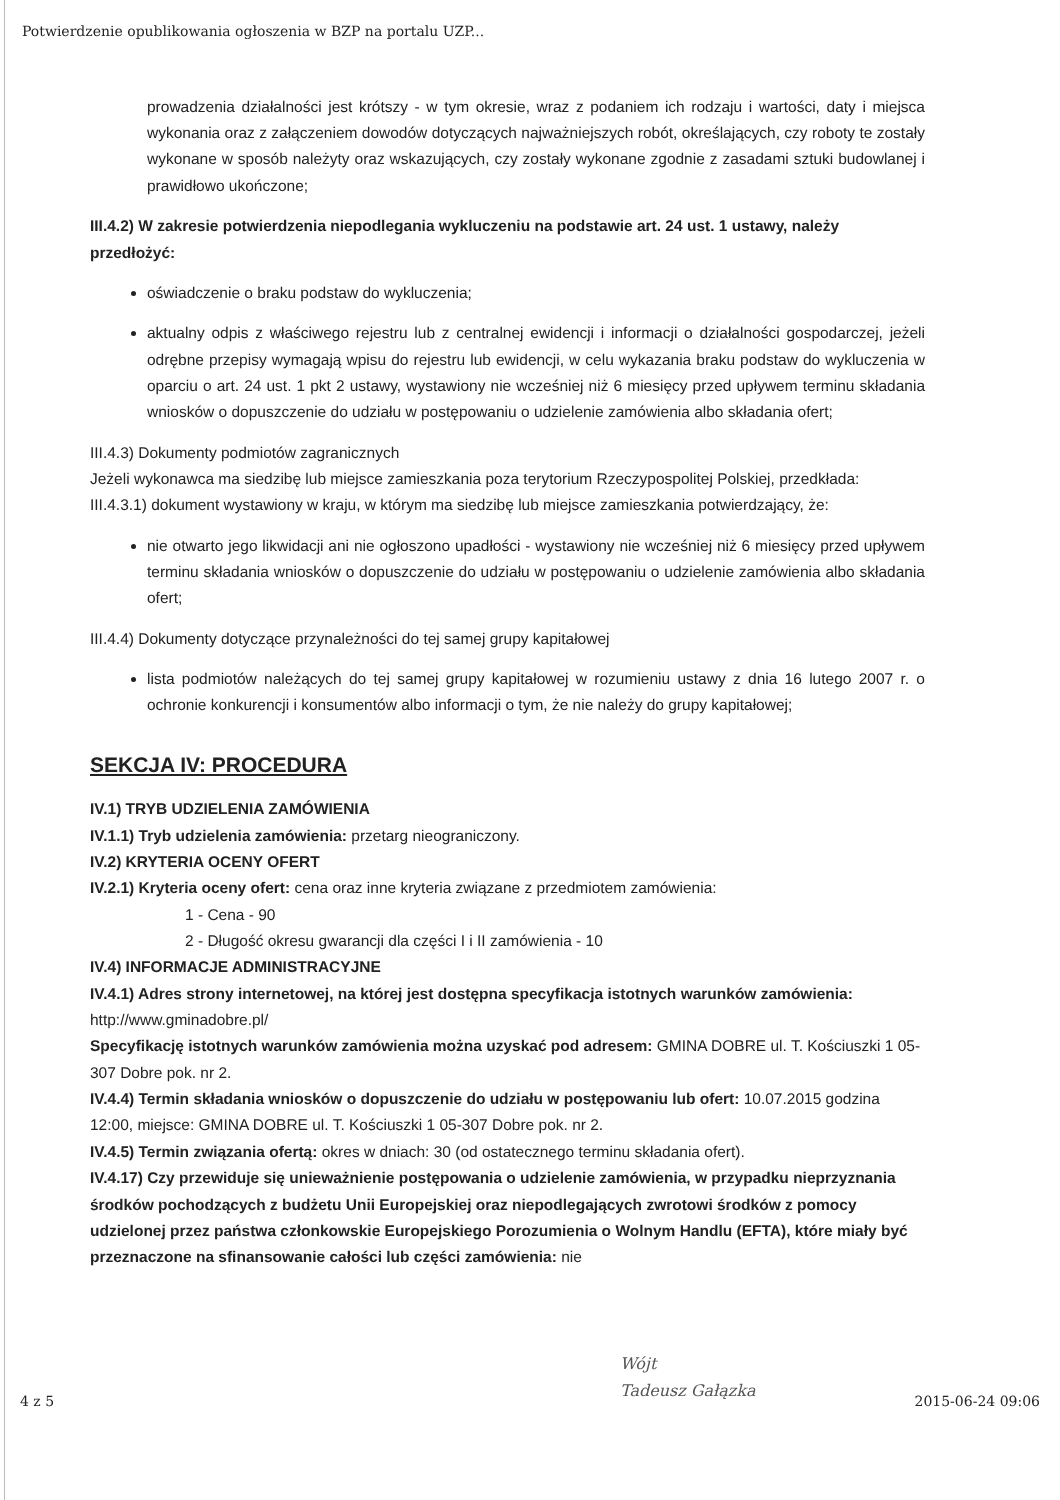Potwierdzenie opublikowania ogłoszenia w BZP na portalu UZP...
prowadzenia działalności jest krótszy - w tym okresie, wraz z podaniem ich rodzaju i wartości, daty i miejsca wykonania oraz z załączeniem dowodów dotyczących najważniejszych robót, określających, czy roboty te zostały wykonane w sposób należyty oraz wskazujących, czy zostały wykonane zgodnie z zasadami sztuki budowlanej i prawidłowo ukończone;
III.4.2) W zakresie potwierdzenia niepodlegania wykluczeniu na podstawie art. 24 ust. 1 ustawy, należy przedłożyć:
oświadczenie o braku podstaw do wykluczenia;
aktualny odpis z właściwego rejestru lub z centralnej ewidencji i informacji o działalności gospodarczej, jeżeli odrębne przepisy wymagają wpisu do rejestru lub ewidencji, w celu wykazania braku podstaw do wykluczenia w oparciu o art. 24 ust. 1 pkt 2 ustawy, wystawiony nie wcześniej niż 6 miesięcy przed upływem terminu składania wniosków o dopuszczenie do udziału w postępowaniu o udzielenie zamówienia albo składania ofert;
III.4.3) Dokumenty podmiotów zagranicznych
Jeżeli wykonawca ma siedzibę lub miejsce zamieszkania poza terytorium Rzeczypospolitej Polskiej, przedkłada:
III.4.3.1) dokument wystawiony w kraju, w którym ma siedzibę lub miejsce zamieszkania potwierdzający, że:
nie otwarto jego likwidacji ani nie ogłoszono upadłości - wystawiony nie wcześniej niż 6 miesięcy przed upływem terminu składania wniosków o dopuszczenie do udziału w postępowaniu o udzielenie zamówienia albo składania ofert;
III.4.4) Dokumenty dotyczące przynależności do tej samej grupy kapitałowej
lista podmiotów należących do tej samej grupy kapitałowej w rozumieniu ustawy z dnia 16 lutego 2007 r. o ochronie konkurencji i konsumentów albo informacji o tym, że nie należy do grupy kapitałowej;
SEKCJA IV: PROCEDURA
IV.1) TRYB UDZIELENIA ZAMÓWIENIA
IV.1.1) Tryb udzielenia zamówienia: przetarg nieograniczony.
IV.2) KRYTERIA OCENY OFERT
IV.2.1) Kryteria oceny ofert: cena oraz inne kryteria związane z przedmiotem zamówienia:
1 - Cena - 90
2 - Długość okresu gwarancji dla części I i II zamówienia - 10
IV.4) INFORMACJE ADMINISTRACYJNE
IV.4.1) Adres strony internetowej, na której jest dostępna specyfikacja istotnych warunków zamówienia: http://www.gminadobre.pl/
Specyfikację istotnych warunków zamówienia można uzyskać pod adresem: GMINA DOBRE ul. T. Kościuszki 1 05-307 Dobre pok. nr 2.
IV.4.4) Termin składania wniosków o dopuszczenie do udziału w postępowaniu lub ofert: 10.07.2015 godzina 12:00, miejsce: GMINA DOBRE ul. T. Kościuszki 1 05-307 Dobre pok. nr 2.
IV.4.5) Termin związania ofertą: okres w dniach: 30 (od ostatecznego terminu składania ofert).
IV.4.17) Czy przewiduje się unieważnienie postępowania o udzielenie zamówienia, w przypadku nieprzyznania środków pochodzących z budżetu Unii Europejskiej oraz niepodlegających zwrotowi środków z pomocy udzielonej przez państwa członkowskie Europejskiego Porozumienia o Wolnym Handlu (EFTA), które miały być przeznaczone na sfinansowanie całości lub części zamówienia: nie
Wójt
Tadeusz Gałązka
4 z 5 2015-06-24 09:06